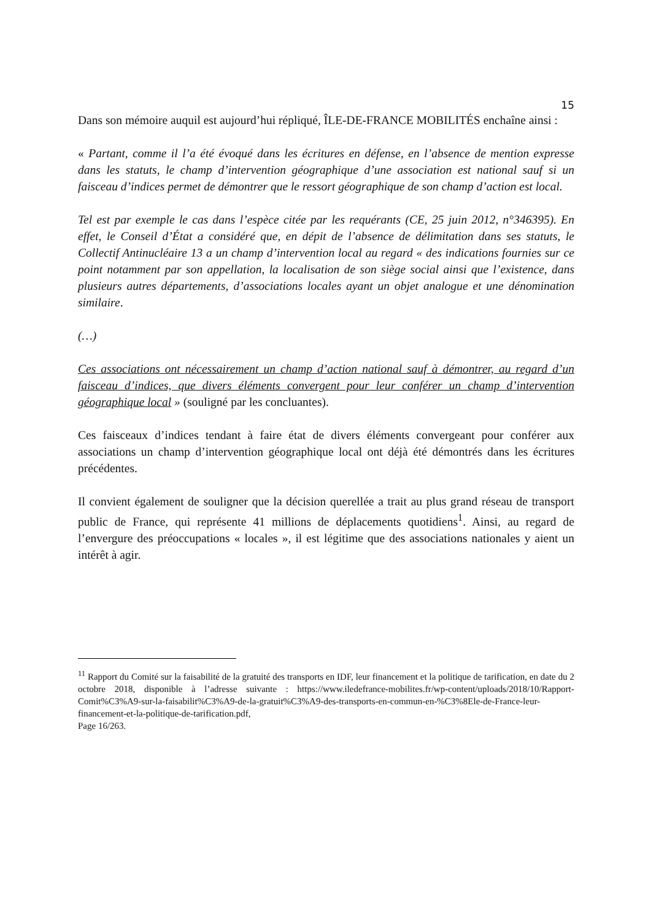15
Dans son mémoire auquil est aujourd’hui répliqué, ÎLE-DE-FRANCE MOBILITÉS enchaîne ainsi :
« Partant, comme il l’a été évoqué dans les écritures en défense, en l’absence de mention expresse dans les statuts, le champ d’intervention géographique d’une association est national sauf si un faisceau d’indices permet de démontrer que le ressort géographique de son champ d’action est local.
Tel est par exemple le cas dans l’espèce citée par les requérants (CE, 25 juin 2012, n°346395). En effet, le Conseil d’État a considéré que, en dépit de l’absence de délimitation dans ses statuts, le Collectif Antinucléaire 13 a un champ d’intervention local au regard « des indications fournies sur ce point notamment par son appellation, la localisation de son siège social ainsi que l’existence, dans plusieurs autres départements, d’associations locales ayant un objet analogue et une dénomination similaire.
(…)
Ces associations ont nécessairement un champ d’action national sauf à démontrer, au regard d’un faisceau d’indices, que divers éléments convergent pour leur conférer un champ d’intervention géographique local » (souligné par les concluantes).
Ces faisceaux d’indices tendant à faire état de divers éléments convergeant pour conférer aux associations un champ d’intervention géographique local ont déjà été démontrés dans les écritures précédentes.
Il convient également de souligner que la décision querellée a trait au plus grand réseau de transport public de France, qui représente 41 millions de déplacements quotidiens<sup>1</sup>. Ainsi, au regard de l’envergure des préoccupations « locales », il est légitime que des associations nationales y aient un intérêt à agir.
<sup>11</sup> Rapport du Comité sur la faisabilité de la gratuité des transports en IDF, leur financement et la politique de tarification, en date du 2 octobre 2018, disponible à l’adresse suivante : https://www.iledefrance-mobilites.fr/wp-content/uploads/2018/10/Rapport-Comit%C3%A9-sur-la-faisabilit%C3%A9-de-la-gratuit%C3%A9-des-transports-en-commun-en-%C3%8Ele-de-France-leur-financement-et-la-politique-de-tarification.pdf,
Page 16/263.